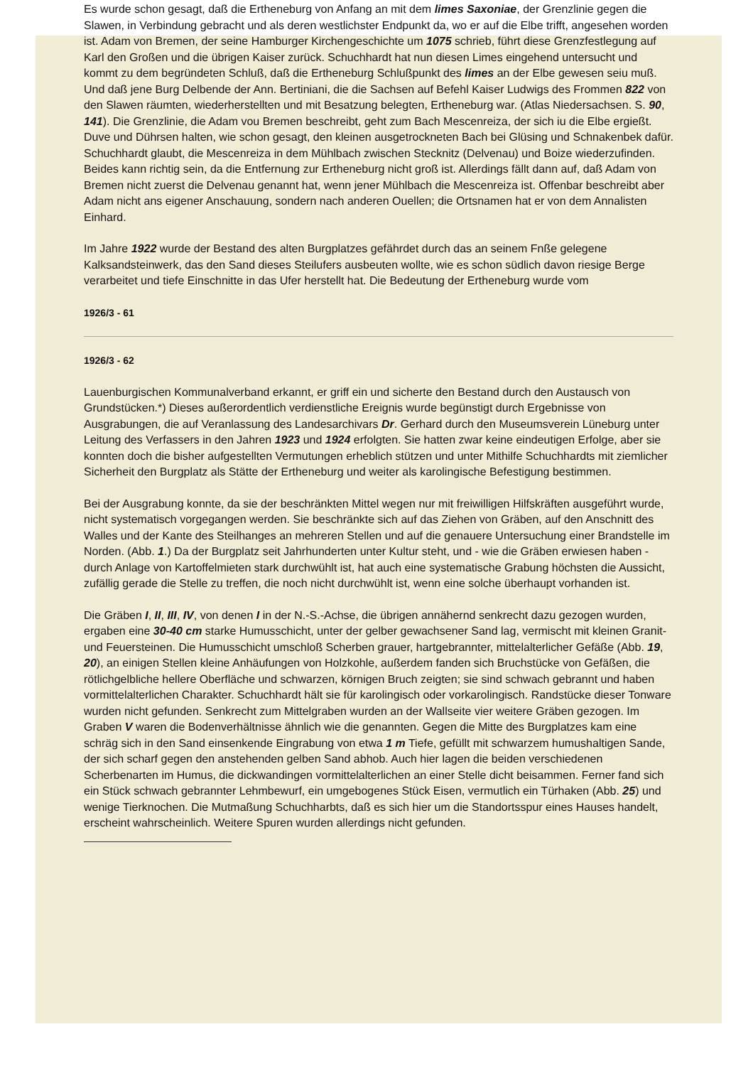Es wurde schon gesagt, daß die Ertheneburg von Anfang an mit dem limes Saxoniae, der Grenzlinie gegen die Slawen, in Verbindung gebracht und als deren westlichster Endpunkt da, wo er auf die Elbe trifft, angesehen worden ist. Adam von Bremen, der seine Hamburger Kirchengeschichte um 1075 schrieb, führt diese Grenzfestlegung auf Karl den Großen und die übrigen Kaiser zurück. Schuchhardt hat nun diesen Limes eingehend untersucht und kommt zu dem begründeten Schluß, daß die Ertheneburg Schlußpunkt des limes an der Elbe gewesen seiu muß. Und daß jene Burg Delbende der Ann. Bertiniani, die die Sachsen auf Befehl Kaiser Ludwigs des Frommen 822 von den Slawen räumten, wiederherstellten und mit Besatzung belegten, Ertheneburg war. (Atlas Niedersachsen. S. 90, 141). Die Grenzlinie, die Adam vou Bremen beschreibt, geht zum Bach Mescenreiza, der sich iu die Elbe ergießt. Duve und Dührsen halten, wie schon gesagt, den kleinen ausgetrockneten Bach bei Glüsing und Schnakenbek dafür. Schuchhardt glaubt, die Mescenreiza in dem Mühlbach zwischen Stecknitz (Delvenau) und Boize wiederzufinden. Beides kann richtig sein, da die Entfernung zur Ertheneburg nicht groß ist. Allerdings fällt dann auf, daß Adam von Bremen nicht zuerst die Delvenau genannt hat, wenn jener Mühlbach die Mescenreiza ist. Offenbar beschreibt aber Adam nicht ans eigener Anschauung, sondern nach anderen Ouellen; die Ortsnamen hat er von dem Annalisten Einhard.
Im Jahre 1922 wurde der Bestand des alten Burgplatzes gefährdet durch das an seinem Fnße gelegene Kalksandsteinwerk, das den Sand dieses Steilufers ausbeuten wollte, wie es schon südlich davon riesige Berge verarbeitet und tiefe Einschnitte in das Ufer herstellt hat. Die Bedeutung der Ertheneburg wurde vom
1926/3 - 61
1926/3 - 62
Lauenburgischen Kommunalverband erkannt, er griff ein und sicherte den Bestand durch den Austausch von Grundstücken.*) Dieses außerordentlich verdienstliche Ereignis wurde begünstigt durch Ergebnisse von Ausgrabungen, die auf Veranlassung des Landesarchivars Dr. Gerhard durch den Museumsverein Lüneburg unter Leitung des Verfassers in den Jahren 1923 und 1924 erfolgten. Sie hatten zwar keine eindeutigen Erfolge, aber sie konnten doch die bisher aufgestellten Vermutungen erheblich stützen und unter Mithilfe Schuchhardts mit ziemlicher Sicherheit den Burgplatz als Stätte der Ertheneburg und weiter als karolingische Befestigung bestimmen.
Bei der Ausgrabung konnte, da sie der beschränkten Mittel wegen nur mit freiwilligen Hilfskräften ausgeführt wurde, nicht systematisch vorgegangen werden. Sie beschränkte sich auf das Ziehen von Gräben, auf den Anschnitt des Walles und der Kante des Steilhanges an mehreren Stellen und auf die genauere Untersuchung einer Brandstelle im Norden. (Abb. 1.) Da der Burgplatz seit Jahrhunderten unter Kultur steht, und - wie die Gräben erwiesen haben - durch Anlage von Kartoffelmieten stark durchwühlt ist, hat auch eine systematische Grabung höchsten die Aussicht, zufällig gerade die Stelle zu treffen, die noch nicht durchwühlt ist, wenn eine solche überhaupt vorhanden ist.
Die Gräben I, II, III, IV, von denen I in der N.-S.-Achse, die übrigen annähernd senkrecht dazu gezogen wurden, ergaben eine 30-40 cm starke Humusschicht, unter der gelber gewachsener Sand lag, vermischt mit kleinen Granit- und Feuersteinen. Die Humusschicht umschloß Scherben grauer, hartgebrannter, mittelalterlicher Gefäße (Abb. 19, 20), an einigen Stellen kleine Anhäufungen von Holzkohle, außerdem fanden sich Bruchstücke von Gefäßen, die rötlichgelbliche hellere Oberfläche und schwarzen, körnigen Bruch zeigten; sie sind schwach gebrannt und haben vormittelalterlichen Charakter. Schuchhardt hält sie für karolingisch oder vorkarolingisch. Randstücke dieser Tonware wurden nicht gefunden. Senkrecht zum Mittelgraben wurden an der Wallseite vier weitere Gräben gezogen. Im Graben V waren die Bodenverhältnisse ähnlich wie die genannten. Gegen die Mitte des Burgplatzes kam eine schräg sich in den Sand einsenkende Eingrabung von etwa 1 m Tiefe, gefüllt mit schwarzem humushaltigen Sande, der sich scharf gegen den anstehenden gelben Sand abhob. Auch hier lagen die beiden verschiedenen Scherbenarten im Humus, die dickwandingen vormittelalterlichen an einer Stelle dicht beisammen. Ferner fand sich ein Stück schwach gebrannter Lehmbewurf, ein umgebogenes Stück Eisen, vermutlich ein Türhaken (Abb. 25) und wenige Tierknochen. Die Mutmaßung Schuchharbts, daß es sich hier um die Standortsspur eines Hauses handelt, erscheint wahrscheinlich. Weitere Spuren wurden allerdings nicht gefunden.